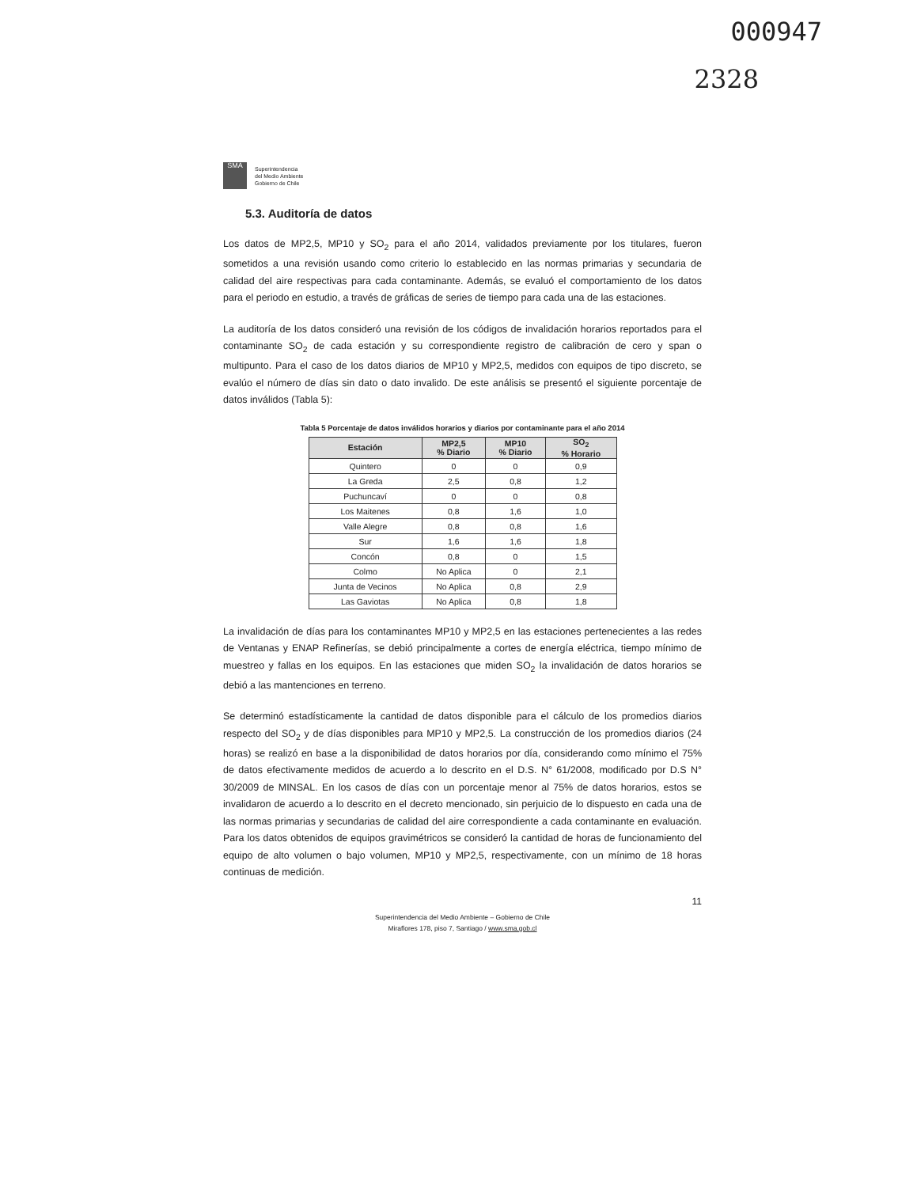000947
2328
SMA
Superintendencia
del Medio Ambiente
Gobierno de Chile
5.3. Auditoría de datos
Los datos de MP2,5, MP10 y SO<sub>2</sub> para el año 2014, validados previamente por los titulares, fueron sometidos a una revisión usando como criterio lo establecido en las normas primarias y secundaria de calidad del aire respectivas para cada contaminante. Además, se evaluó el comportamiento de los datos para el periodo en estudio, a través de gráficas de series de tiempo para cada una de las estaciones.
La auditoría de los datos consideró una revisión de los códigos de invalidación horarios reportados para el contaminante SO<sub>2</sub> de cada estación y su correspondiente registro de calibración de cero y span o multipunto. Para el caso de los datos diarios de MP10 y MP2,5, medidos con equipos de tipo discreto, se evalúo el número de días sin dato o dato invalido. De este análisis se presentó el siguiente porcentaje de datos inválidos (Tabla 5):
Tabla 5 Porcentaje de datos inválidos horarios y diarios por contaminante para el año 2014
| Estación | MP2,5 % Diario | MP10 % Diario | SO<sub>2</sub> % Horario |
| --- | --- | --- | --- |
| Quintero | 0 | 0 | 0,9 |
| La Greda | 2,5 | 0,8 | 1,2 |
| Puchuncaví | 0 | 0 | 0,8 |
| Los Maitenes | 0,8 | 1,6 | 1,0 |
| Valle Alegre | 0,8 | 0,8 | 1,6 |
| Sur | 1,6 | 1,6 | 1,8 |
| Concón | 0,8 | 0 | 1,5 |
| Colmo | No Aplica | 0 | 2,1 |
| Junta de Vecinos | No Aplica | 0,8 | 2,9 |
| Las Gaviotas | No Aplica | 0,8 | 1,8 |
La invalidación de días para los contaminantes MP10 y MP2,5 en las estaciones pertenecientes a las redes de Ventanas y ENAP Refinerías, se debió principalmente a cortes de energía eléctrica, tiempo mínimo de muestreo y fallas en los equipos. En las estaciones que miden SO<sub>2</sub> la invalidación de datos horarios se debió a las mantenciones en terreno.
Se determinó estadísticamente la cantidad de datos disponible para el cálculo de los promedios diarios respecto del SO<sub>2</sub> y de días disponibles para MP10 y MP2,5. La construcción de los promedios diarios (24 horas) se realizó en base a la disponibilidad de datos horarios por día, considerando como mínimo el 75% de datos efectivamente medidos de acuerdo a lo descrito en el D.S. N° 61/2008, modificado por D.S N° 30/2009 de MINSAL. En los casos de días con un porcentaje menor al 75% de datos horarios, estos se invalidaron de acuerdo a lo descrito en el decreto mencionado, sin perjuicio de lo dispuesto en cada una de las normas primarias y secundarias de calidad del aire correspondiente a cada contaminante en evaluación. Para los datos obtenidos de equipos gravimétricos se consideró la cantidad de horas de funcionamiento del equipo de alto volumen o bajo volumen, MP10 y MP2,5, respectivamente, con un mínimo de 18 horas continuas de medición.
11
Superintendencia del Medio Ambiente – Gobierno de Chile
Miraflores 178, piso 7, Santiago / www.sma.gob.cl